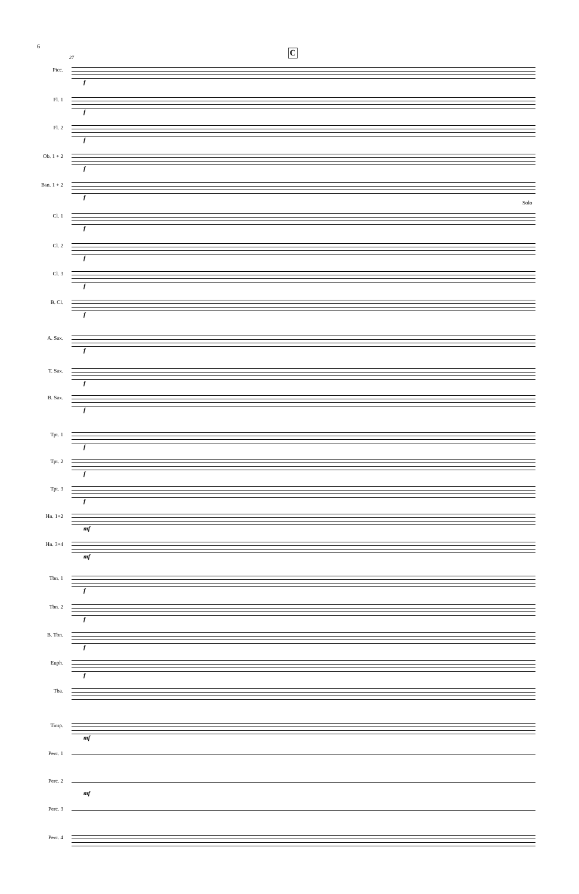6
27
C
Picc.
f
Fl. 1
f
Fl. 2
f
Ob. 1 + 2
f
Bsn. 1 + 2
f
Cl. 1
f
Solo
Cl. 2
f
Cl. 3
f
B. Cl.
f
A. Sax.
f
T. Sax.
f
B. Sax.
f
Tpt. 1
f
Tpt. 2
f
Tpt. 3
f
Hn. 1+2
mf
Hn. 3+4
mf
Tbn. 1
f
Tbn. 2
f
B. Tbn.
f
Euph.
f
Tba.
Timp.
mf
Perc. 1
Perc. 2
mf
Perc. 3
Perc. 4